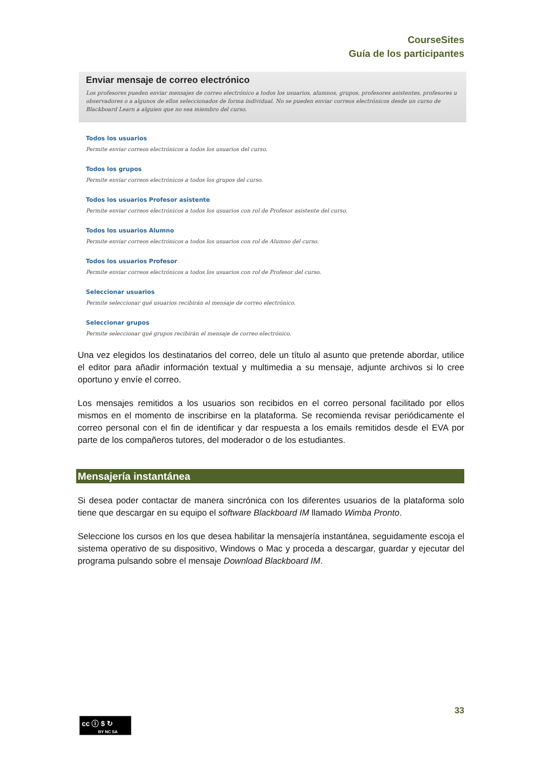CourseSites
Guía de los participantes
Enviar mensaje de correo electrónico
Los profesores pueden enviar mensajes de correo electrónico a todos los usuarios, alumnos, grupos, profesores asistentes, profesores u observadores o a algunos de ellos seleccionados de forma individual. No se pueden enviar correos electrónicos desde un curso de Blackboard Learn a alguien que no sea miembro del curso.
Todos los usuarios
Permite enviar correos electrónicos a todos los usuarios del curso.
Todos los grupos
Permite enviar correos electrónicos a todos los grupos del curso.
Todos los usuarios Profesor asistente
Permite enviar correos electrónicos a todos los usuarios con rol de Profesor asistente del curso.
Todos los usuarios Alumno
Permite enviar correos electrónicos a todos los usuarios con rol de Alumno del curso.
Todos los usuarios Profesor
Permite enviar correos electrónicos a todos los usuarios con rol de Profesor del curso.
Seleccionar usuarios
Permite seleccionar qué usuarios recibirán el mensaje de correo electrónico.
Seleccionar grupos
Permite seleccionar qué grupos recibirán el mensaje de correo electrónico.
Una vez elegidos los destinatarios del correo, dele un título al asunto que pretende abordar, utilice el editor para añadir información textual y multimedia a su mensaje, adjunte archivos si lo cree oportuno y envíe el correo.
Los mensajes remitidos a los usuarios son recibidos en el correo personal facilitado por ellos mismos en el momento de inscribirse en la plataforma. Se recomienda revisar periódicamente el correo personal con el fin de identificar y dar respuesta a los emails remitidos desde el EVA por parte de los compañeros tutores, del moderador o de los estudiantes.
Mensajería instantánea
Si desea poder contactar de manera sincrónica con los diferentes usuarios de la plataforma solo tiene que descargar en su equipo el software Blackboard IM llamado Wimba Pronto.
Seleccione los cursos en los que desea habilitar la mensajería instantánea, seguidamente escoja el sistema operativo de su dispositivo, Windows o Mac y proceda a descargar, guardar y ejecutar del programa pulsando sobre el mensaje Download Blackboard IM.
33
cc ⓘ $ ↻
BY NC SA